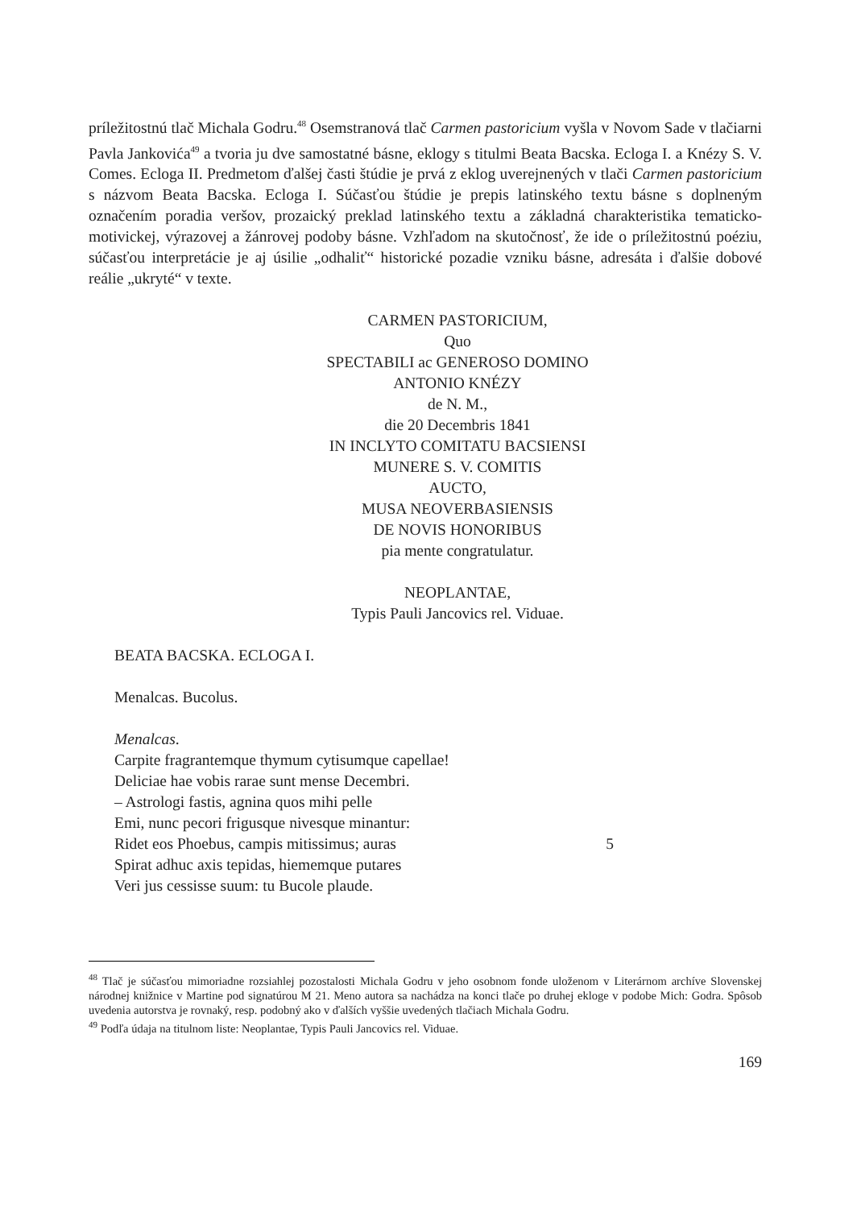príležitostnú tlač Michala Godru.<sup>48</sup> Osemstranová tlač Carmen pastoricium vyšla v Novom Sade v tlačiarni Pavla Jankovića<sup>49</sup> a tvoria ju dve samostatné básne, eklogy s titulmi Beata Bacska. Ecloga I. a Knézy S. V. Comes. Ecloga II. Predmetom ďalšej časti štúdie je prvá z eklog uverejnených v tlači Carmen pastoricium s názvom Beata Bacska. Ecloga I. Súčasťou štúdie je prepis latinského textu básne s doplneným označením poradia veršov, prozaický preklad latinského textu a základná charakteristika tematicko-motivickej, výrazovej a žánrovej podoby básne. Vzhľadom na skutočnosť, že ide o príležitostnú poéziu, súčasťou interpretácie je aj úsilie „odhaliť“ historické pozadie vzniku básne, adresáta i ďalšie dobové reálie „ukryté“ v texte.
CARMEN PASTORICIUM,
Quo
SPECTABILI ac GENEROSO DOMINO
ANTONIO KNÉZY
de N. M.,
die 20 Decembris 1841
IN INCLYTO COMITATU BACSIENSI
MUNERE S. V. COMITIS
AUCTO,
MUSA NEOVERBASIENSIS
DE NOVIS HONORIBUS
pia mente congratulatur.
NEOPLANTAE,
Typis Pauli Jancovics rel. Viduae.
BEATA BACSKA. ECLOGA I.
Menalcas. Bucolus.
Menalcas.
Carpite fragrantemque thymum cytisumque capellae!
Deliciae hae vobis rarae sunt mense Decembri.
– Astrologi fastis, agnina quos mihi pelle
Emi, nunc pecori frigusque nivesque minantur:
Ridet eos Phoebus, campis mitissimus; auras 5
Spirat adhuc axis tepidas, hiememque putares
Veri jus cessisse suum: tu Bucole plaude.
<sup>48</sup> Tlač je súčasťou mimoriadne rozsiahlej pozostalosti Michala Godru v jeho osobnom fonde uloženom v Literárnom archíve Slovenskej národnej knižnice v Martine pod signatúrou M 21. Meno autora sa nachádza na konci tlače po druhej ekloge v podobe Mich: Godra. Spôsob uvedenia autorstva je rovnaký, resp. podobný ako v ďalších vyššie uvedených tlačiach Michala Godru.
<sup>49</sup> Podľa údaja na titulnom liste: Neoplantae, Typis Pauli Jancovics rel. Viduae.
169